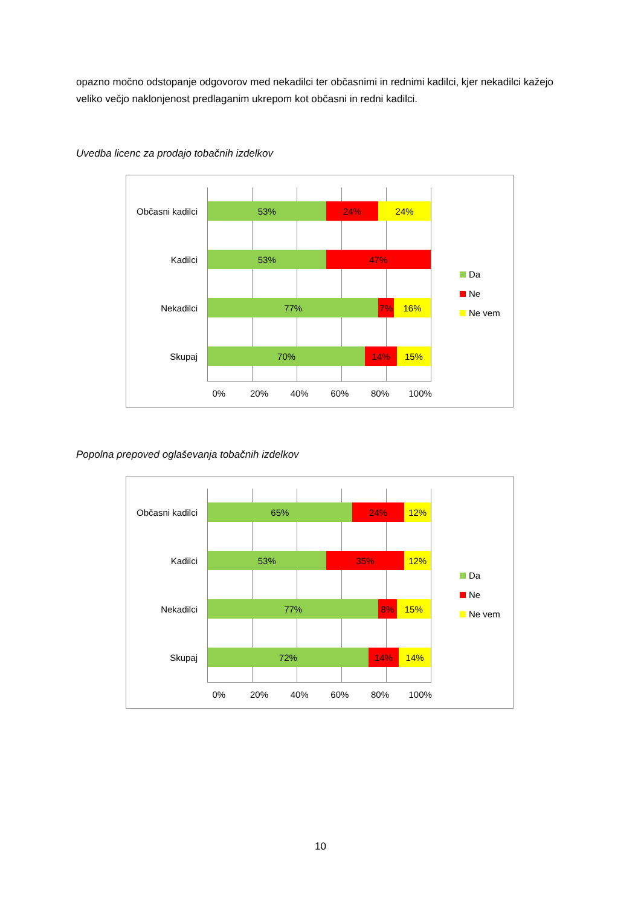opazno močno odstopanje odgovorov med nekadilci ter občasnimi in rednimi kadilci, kjer nekadilci kažejo veliko večjo naklonjenost predlaganim ukrepom kot občasni in redni kadilci.
Uvedba licenc za prodajo tobačnih izdelkov
Občasni kadilci
53% 24% 24%
Kadilci
53% 47%
Nekadilci
77% 7% 16%
Skupaj
70% 14% 15%
0% 20% 40% 60% 80% 100%
Da
Ne
Ne vem
Popolna prepoved oglaševanja tobačnih izdelkov
Občasni kadilci
65% 24% 12%
Kadilci
53% 35% 12%
Nekadilci
77% 8% 15%
Skupaj
72% 14% 14%
0% 20% 40% 60% 80% 100%
Da
Ne
Ne vem
10